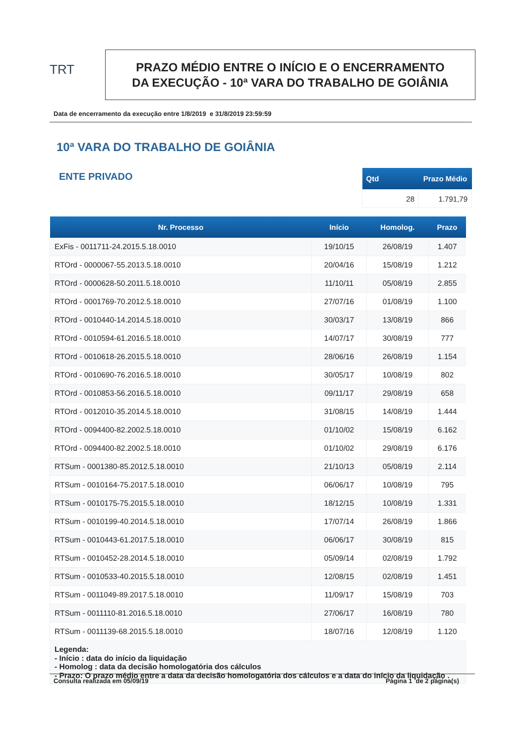TRT
PRAZO MÉDIO ENTRE O INÍCIO E O ENCERRAMENTO
DA EXECUÇÃO - 10ª VARA DO TRABALHO DE GOIÂNIA
Data de encerramento da execução entre 1/8/2019 e 31/8/2019 23:59:59
10ª VARA DO TRABALHO DE GOIÂNIA
ENTE PRIVADO
| Qtd | Prazo Médio |
| --- | --- |
| 28 | 1.791,79 |
| Nr. Processo | Início | Homolog. | Prazo |
| --- | --- | --- | --- |
| ExFis - 0011711-24.2015.5.18.0010 | 19/10/15 | 26/08/19 | 1.407 |
| RTOrd - 0000067-55.2013.5.18.0010 | 20/04/16 | 15/08/19 | 1.212 |
| RTOrd - 0000628-50.2011.5.18.0010 | 11/10/11 | 05/08/19 | 2.855 |
| RTOrd - 0001769-70.2012.5.18.0010 | 27/07/16 | 01/08/19 | 1.100 |
| RTOrd - 0010440-14.2014.5.18.0010 | 30/03/17 | 13/08/19 | 866 |
| RTOrd - 0010594-61.2016.5.18.0010 | 14/07/17 | 30/08/19 | 777 |
| RTOrd - 0010618-26.2015.5.18.0010 | 28/06/16 | 26/08/19 | 1.154 |
| RTOrd - 0010690-76.2016.5.18.0010 | 30/05/17 | 10/08/19 | 802 |
| RTOrd - 0010853-56.2016.5.18.0010 | 09/11/17 | 29/08/19 | 658 |
| RTOrd - 0012010-35.2014.5.18.0010 | 31/08/15 | 14/08/19 | 1.444 |
| RTOrd - 0094400-82.2002.5.18.0010 | 01/10/02 | 15/08/19 | 6.162 |
| RTOrd - 0094400-82.2002.5.18.0010 | 01/10/02 | 29/08/19 | 6.176 |
| RTSum - 0001380-85.2012.5.18.0010 | 21/10/13 | 05/08/19 | 2.114 |
| RTSum - 0010164-75.2017.5.18.0010 | 06/06/17 | 10/08/19 | 795 |
| RTSum - 0010175-75.2015.5.18.0010 | 18/12/15 | 10/08/19 | 1.331 |
| RTSum - 0010199-40.2014.5.18.0010 | 17/07/14 | 26/08/19 | 1.866 |
| RTSum - 0010443-61.2017.5.18.0010 | 06/06/17 | 30/08/19 | 815 |
| RTSum - 0010452-28.2014.5.18.0010 | 05/09/14 | 02/08/19 | 1.792 |
| RTSum - 0010533-40.2015.5.18.0010 | 12/08/15 | 02/08/19 | 1.451 |
| RTSum - 0011049-89.2017.5.18.0010 | 11/09/17 | 15/08/19 | 703 |
| RTSum - 0011110-81.2016.5.18.0010 | 27/06/17 | 16/08/19 | 780 |
| RTSum - 0011139-68.2015.5.18.0010 | 18/07/16 | 12/08/19 | 1.120 |
| Legenda: - Início : data do início da liquidação - Homolog : data da decisão homologatória dos cálculos - Prazo: O prazo médio entre a data da decisão homologatória dos cálculos e a data do início da liquidação . | | | |
Consulta realizada em 05/09/19 Página 1 de 2 página(s)